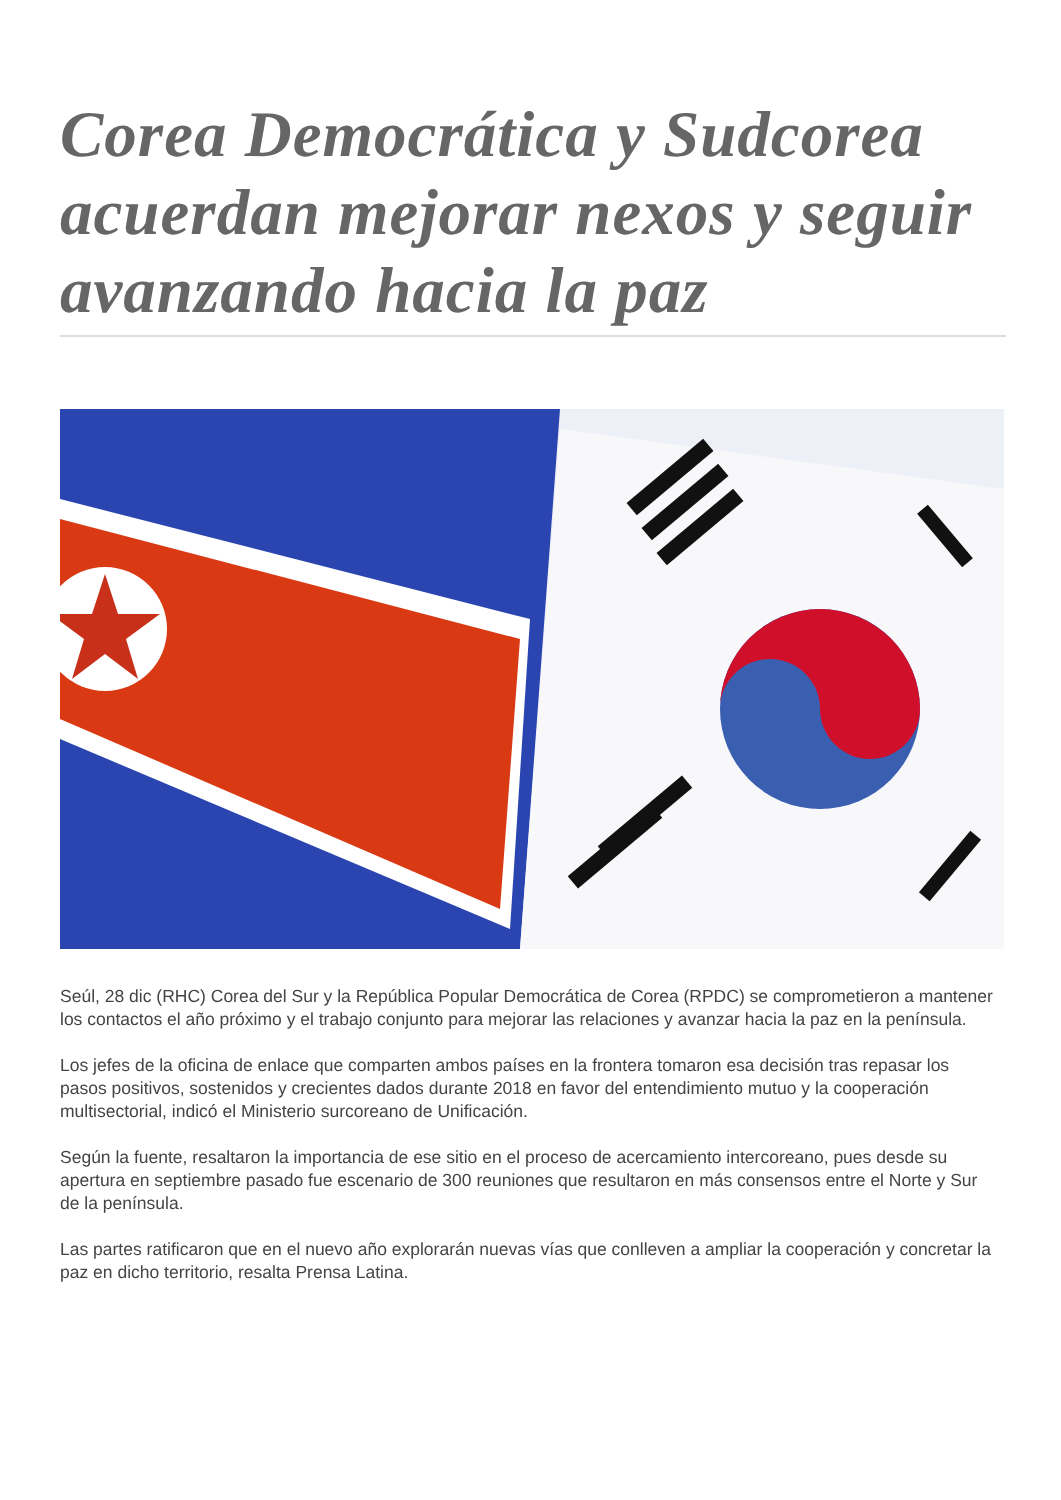Corea Democrática y Sudcorea acuerdan mejorar nexos y seguir avanzando hacia la paz
Seúl, 28 dic (RHC) Corea del Sur y la República Popular Democrática de Corea (RPDC) se comprometieron a mantener los contactos el año próximo y el trabajo conjunto para mejorar las relaciones y avanzar hacia la paz en la península.
Los jefes de la oficina de enlace que comparten ambos países en la frontera tomaron esa decisión tras repasar los pasos positivos, sostenidos y crecientes dados durante 2018 en favor del entendimiento mutuo y la cooperación multisectorial, indicó el Ministerio surcoreano de Unificación.
Según la fuente, resaltaron la importancia de ese sitio en el proceso de acercamiento intercoreano, pues desde su apertura en septiembre pasado fue escenario de 300 reuniones que resultaron en más consensos entre el Norte y Sur de la península.
Las partes ratificaron que en el nuevo año explorarán nuevas vías que conlleven a ampliar la cooperación y concretar la paz en dicho territorio, resalta Prensa Latina.